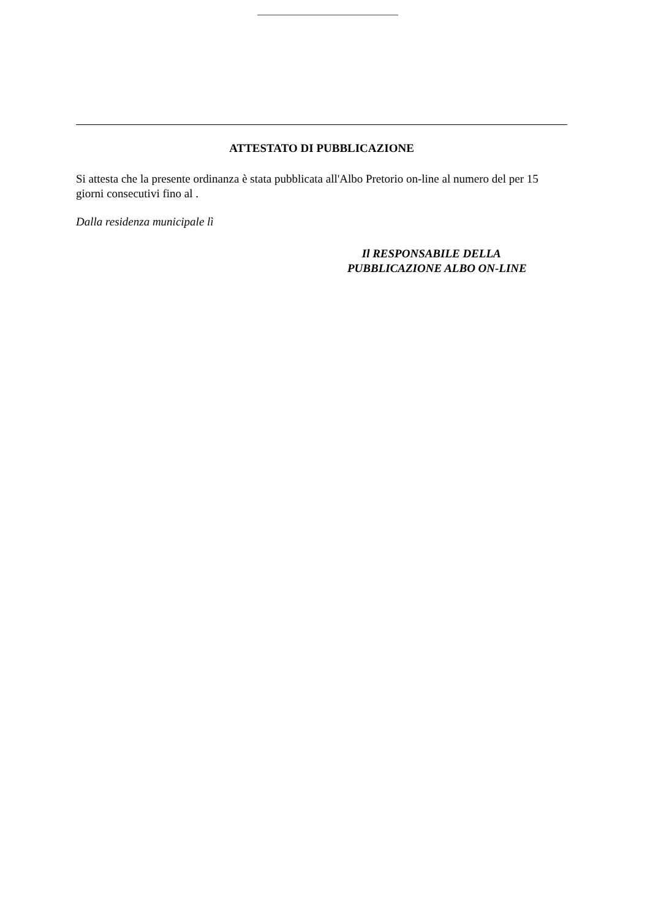ATTESTATO DI PUBBLICAZIONE
Si attesta che la presente ordinanza è stata pubblicata all'Albo Pretorio on-line al numero del per 15 giorni consecutivi fino al .
Dalla residenza municipale lì
Il RESPONSABILE DELLA
PUBBLICAZIONE ALBO ON-LINE